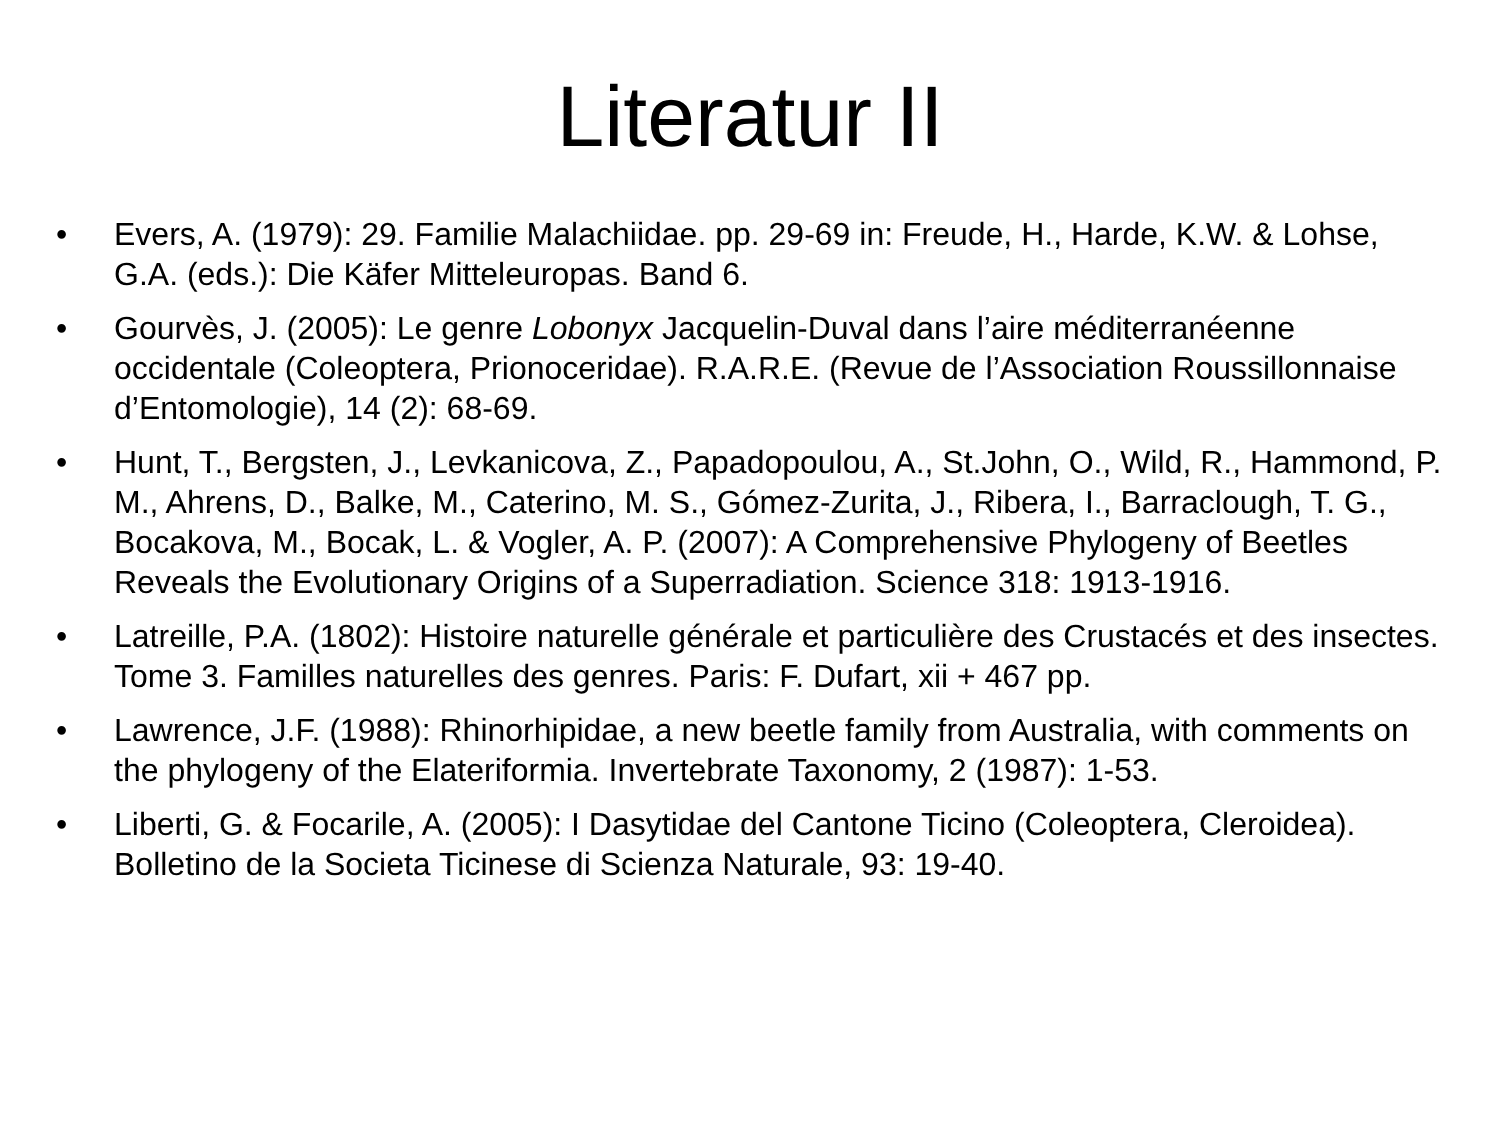Literatur II
• Evers, A. (1979): 29. Familie Malachiidae. pp. 29-69 in: Freude, H., Harde, K.W. & Lohse, G.A. (eds.): Die Käfer Mitteleuropas. Band 6.
• Gourvès, J. (2005): Le genre Lobonyx Jacquelin-Duval dans l’aire méditerranéenne occidentale (Coleoptera, Prionoceridae). R.A.R.E. (Revue de l’Association Roussillonnaise d’Entomologie), 14 (2): 68-69.
• Hunt, T., Bergsten, J., Levkanicova, Z., Papadopoulou, A., St.John, O., Wild, R., Hammond, P. M., Ahrens, D., Balke, M., Caterino, M. S., Gómez-Zurita, J., Ribera, I., Barraclough, T. G., Bocakova, M., Bocak, L. & Vogler, A. P. (2007): A Comprehensive Phylogeny of Beetles Reveals the Evolutionary Origins of a Superradiation. Science 318: 1913-1916.
• Latreille, P.A. (1802): Histoire naturelle générale et particulière des Crustacés et des insectes. Tome 3. Familles naturelles des genres. Paris: F. Dufart, xii + 467 pp.
• Lawrence, J.F. (1988): Rhinorhipidae, a new beetle family from Australia, with comments on the phylogeny of the Elateriformia. Invertebrate Taxonomy, 2 (1987): 1-53.
• Liberti, G. & Focarile, A. (2005): I Dasytidae del Cantone Ticino (Coleoptera, Cleroidea). Bolletino de la Societa Ticinese di Scienza Naturale, 93: 19-40.